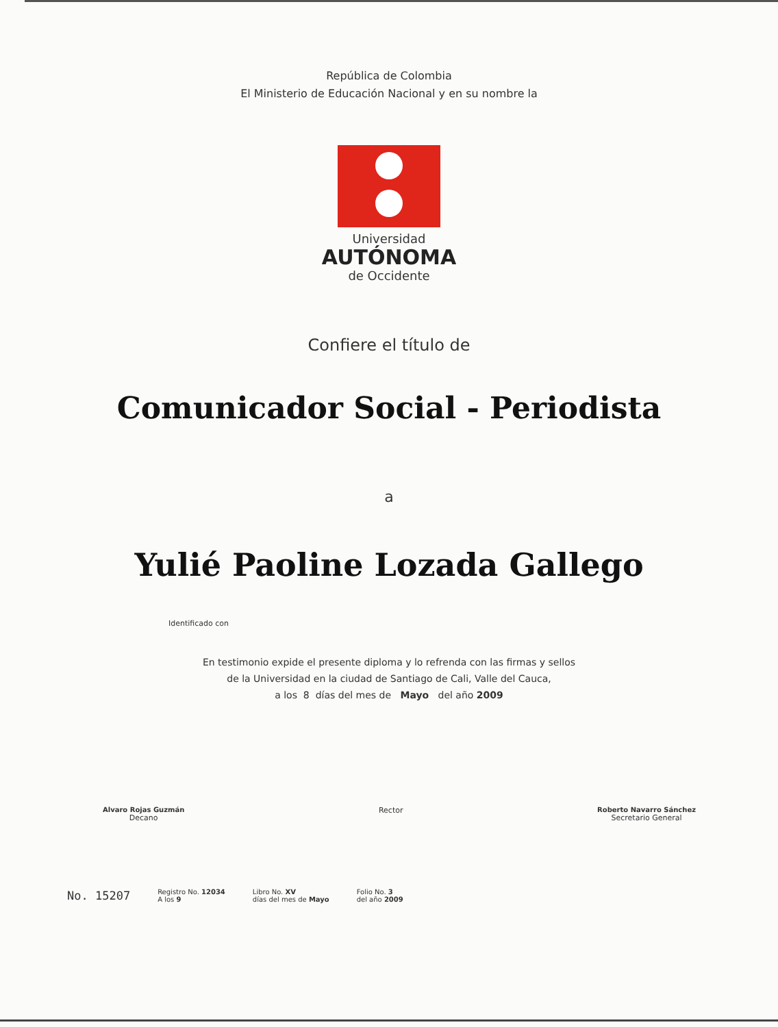República de Colombia
El Ministerio de Educación Nacional y en su nombre la
Universidad
AUTÓNOMA
de Occidente
Confiere el título de
Comunicador Social - Periodista
a
Yulié Paoline Lozada Gallego
Identificado con
En testimonio expide el presente diploma y lo refrenda con las firmas y sellos
de la Universidad en la ciudad de Santiago de Cali, Valle del Cauca,
a los 8 días del mes de Mayo del año 2009
Alvaro Rojas Guzmán
Decano
Rector Roberto Navarro Sánchez
Secretario General
No. 15207
Registro No. 12034
A los 9
Libro No. XV
días del mes de Mayo
Folio No. 3
del año 2009